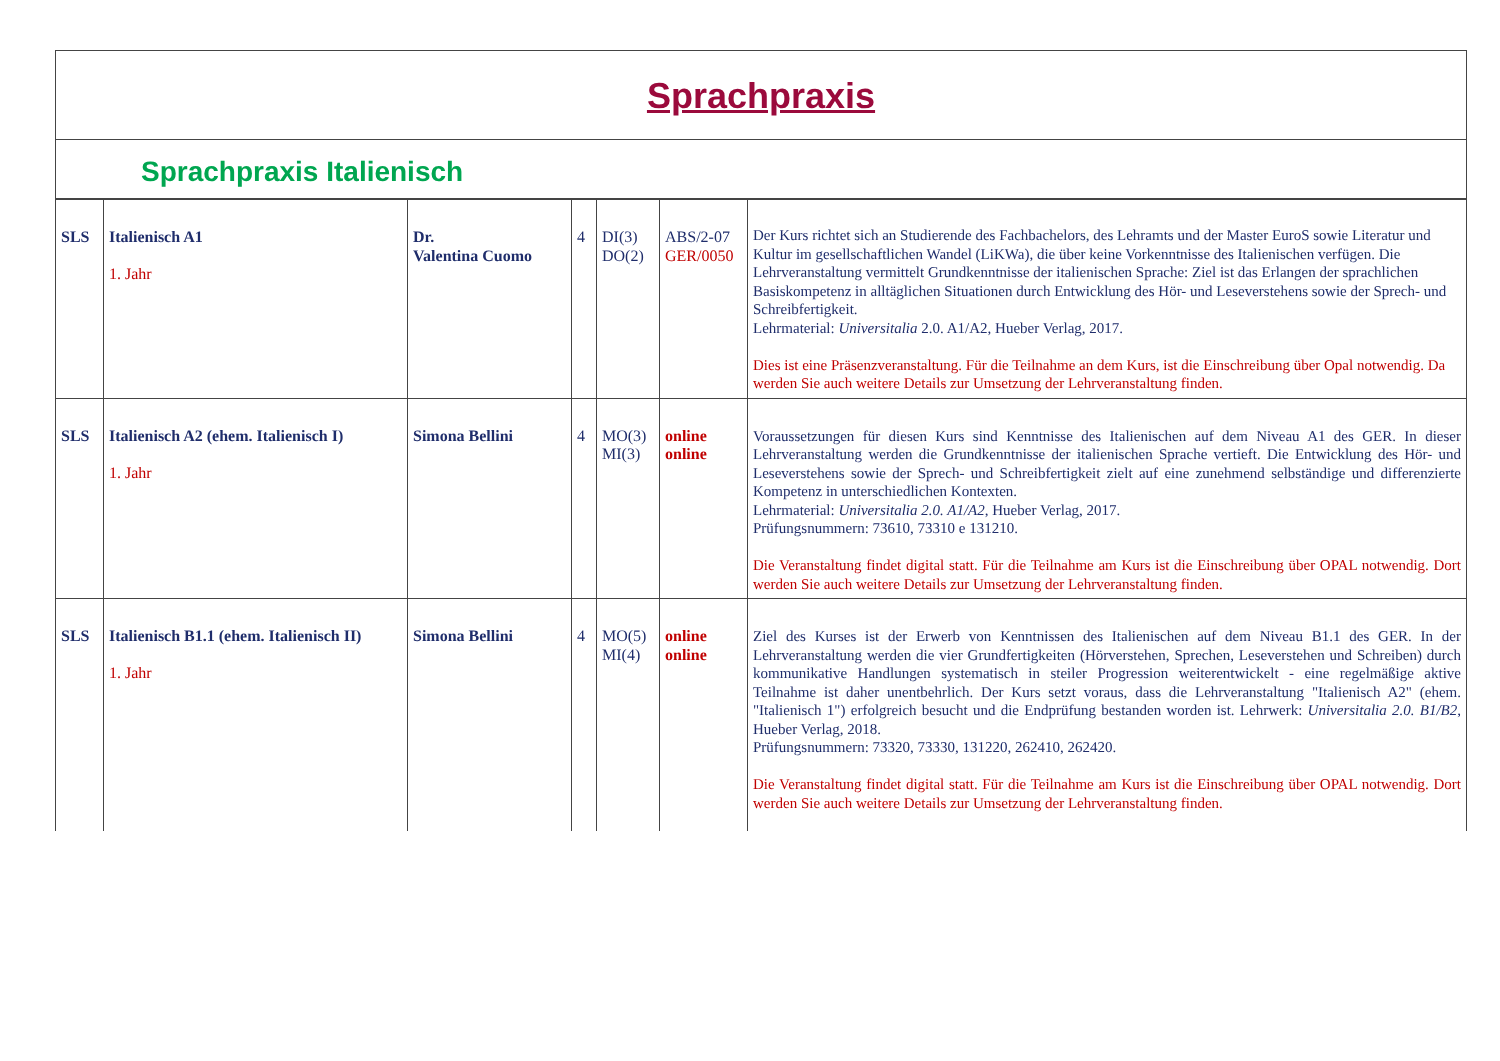Sprachpraxis
Sprachpraxis Italienisch
| SLS | Italienisch A1 1. Jahr | Dr. Valentina Cuomo | 4 | DI(3) DO(2) | ABS/2-07 GER/0050 | Der Kurs richtet sich an Studierende des Fachbachelors, des Lehramts und der Master EuroS sowie Literatur und Kultur im gesellschaftlichen Wandel (LiKWa), die über keine Vorkenntnisse des Italienischen verfügen. Die Lehrveranstaltung vermittelt Grundkenntnisse der italienischen Sprache: Ziel ist das Erlangen der sprachlichen Basiskompetenz in alltäglichen Situationen durch Entwicklung des Hör- und Leseverstehens sowie der Sprech- und Schreibfertigkeit. Lehrmaterial: Universitalia 2.0. A1/A2, Hueber Verlag, 2017. Dies ist eine Präsenzveranstaltung. Für die Teilnahme an dem Kurs, ist die Einschreibung über Opal notwendig. Da werden Sie auch weitere Details zur Umsetzung der Lehrveranstaltung finden. |
| SLS | Italienisch A2 (ehem. Italienisch I) 1. Jahr | Simona Bellini | 4 | MO(3) MI(3) | online online | Voraussetzungen für diesen Kurs sind Kenntnisse des Italienischen auf dem Niveau A1 des GER. In dieser Lehrveranstaltung werden die Grundkenntnisse der italienischen Sprache vertieft. Die Entwicklung des Hör- und Leseverstehens sowie der Sprech- und Schreibfertigkeit zielt auf eine zunehmend selbständige und differenzierte Kompetenz in unterschiedlichen Kontexten. Lehrmaterial: Universitalia 2.0. A1/A2 , Hueber Verlag, 2017. Prüfungsnummern: 73610, 73310 e 131210. Die Veranstaltung findet digital statt. Für die Teilnahme am Kurs ist die Einschreibung über OPAL notwendig. Dort werden Sie auch weitere Details zur Umsetzung der Lehrveranstaltung finden. |
| SLS | Italienisch B1.1 (ehem. Italienisch II) 1. Jahr | Simona Bellini | 4 | MO(5) MI(4) | online online | Ziel des Kurses ist der Erwerb von Kenntnissen des Italienischen auf dem Niveau B1.1 des GER. In der Lehrveranstaltung werden die vier Grundfertigkeiten (Hörverstehen, Sprechen, Leseverstehen und Schreiben) durch kommunikative Handlungen systematisch in steiler Progression weiterentwickelt - eine regelmäßige aktive Teilnahme ist daher unentbehrlich. Der Kurs setzt voraus, dass die Lehrveranstaltung "Italienisch A2" (ehem. "Italienisch 1") erfolgreich besucht und die Endprüfung bestanden worden ist. Lehrwerk: Universitalia 2.0. B1/B2 , Hueber Verlag, 2018. Prüfungsnummern: 73320, 73330, 131220, 262410, 262420. Die Veranstaltung findet digital statt. Für die Teilnahme am Kurs ist die Einschreibung über OPAL notwendig. Dort werden Sie auch weitere Details zur Umsetzung der Lehrveranstaltung finden. |